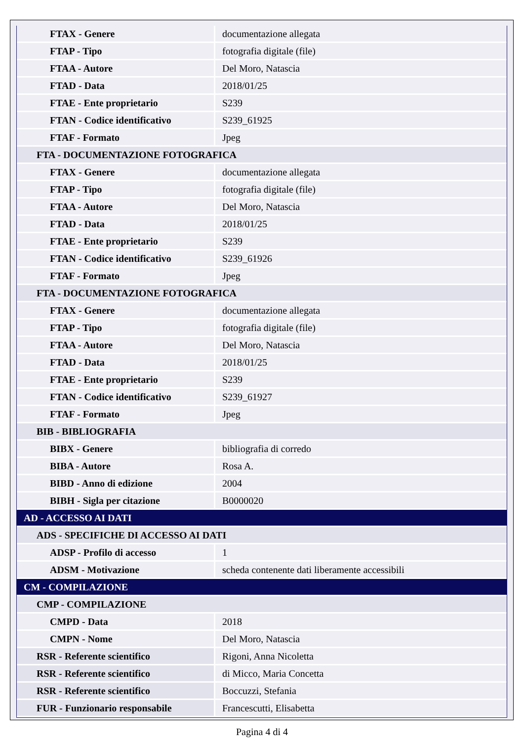| FTAX - Genere | documentazione allegata |
| FTAP - Tipo | fotografia digitale (file) |
| FTAA - Autore | Del Moro, Natascia |
| FTAD - Data | 2018/01/25 |
| FTAE - Ente proprietario | S239 |
| FTAN - Codice identificativo | S239_61925 |
| FTAF - Formato | Jpeg |
| FTA - DOCUMENTAZIONE FOTOGRAFICA | |
| FTAX - Genere | documentazione allegata |
| FTAP - Tipo | fotografia digitale (file) |
| FTAA - Autore | Del Moro, Natascia |
| FTAD - Data | 2018/01/25 |
| FTAE - Ente proprietario | S239 |
| FTAN - Codice identificativo | S239_61926 |
| FTAF - Formato | Jpeg |
| FTA - DOCUMENTAZIONE FOTOGRAFICA | |
| FTAX - Genere | documentazione allegata |
| FTAP - Tipo | fotografia digitale (file) |
| FTAA - Autore | Del Moro, Natascia |
| FTAD - Data | 2018/01/25 |
| FTAE - Ente proprietario | S239 |
| FTAN - Codice identificativo | S239_61927 |
| FTAF - Formato | Jpeg |
| BIB - BIBLIOGRAFIA | |
| BIBX - Genere | bibliografia di corredo |
| BIBA - Autore | Rosa A. |
| BIBD - Anno di edizione | 2004 |
| BIBH - Sigla per citazione | B0000020 |
| AD - ACCESSO AI DATI | |
| ADS - SPECIFICHE DI ACCESSO AI DATI | |
| ADSP - Profilo di accesso | 1 |
| ADSM - Motivazione | scheda contenente dati liberamente accessibili |
| CM - COMPILAZIONE | |
| CMP - COMPILAZIONE | |
| CMPD - Data | 2018 |
| CMPN - Nome | Del Moro, Natascia |
| RSR - Referente scientifico | Rigoni, Anna Nicoletta |
| RSR - Referente scientifico | di Micco, Maria Concetta |
| RSR - Referente scientifico | Boccuzzi, Stefania |
| FUR - Funzionario responsabile | Francescutti, Elisabetta |
Pagina 4 di 4